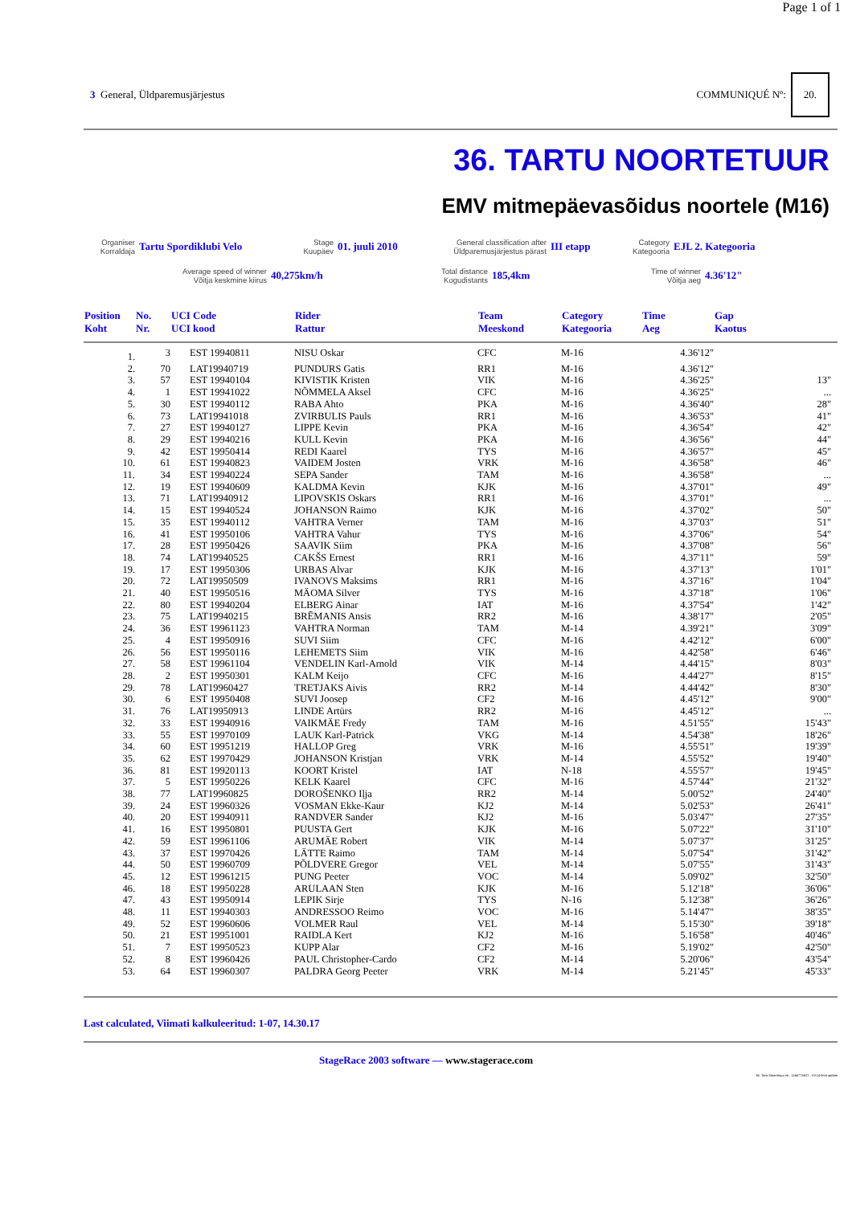Page 1 of 1
3 General, Üldparemusjärjestus
COMMUNIQUÉ Nº: 20.
36. TARTU NOORTETUUR
EMV mitmepäevasõidus noortele (M16)
Organiser
Korraldaja
Tartu Spordiklubi Velo
Stage
Kuupäev
01. juuli 2010
General classification after
Üldparemusjärjestus pärast
III etapp
Category
Kategooria
EJL 2. Kategooria
Average speed of winner
Võitja keskmine kiirus
40,275km/h
Total distance
Kogudistants
185,4km
Time of winner
Võitja aeg
4.36'12"
| Position Koht | No. Nr. | UCI Code UCI kood | Rider Rattur | Team Meeskond | Category Kategooria | Time Aeg | Gap Kaotus |
| --- | --- | --- | --- | --- | --- | --- | --- |
| 1. | 3 | EST 19940811 | NISU Oskar | CFC | M-16 | 4.36'12" | |
| 2. | 70 | LAT19940719 | PUNDURS Gatis | RR1 | M-16 | 4.36'12" | |
| 3. | 57 | EST 19940104 | KIVISTIK Kristen | VIK | M-16 | 4.36'25" | 13" |
| 4. | 1 | EST 19941022 | NÕMMELA Aksel | CFC | M-16 | 4.36'25" | ... |
| 5. | 30 | EST 19940112 | RABA Ahto | PKA | M-16 | 4.36'40" | 28" |
| 6. | 73 | LAT19941018 | ZVIRBULIS Pauls | RR1 | M-16 | 4.36'53" | 41" |
| 7. | 27 | EST 19940127 | LIPPE Kevin | PKA | M-16 | 4.36'54" | 42" |
| 8. | 29 | EST 19940216 | KULL Kevin | PKA | M-16 | 4.36'56" | 44" |
| 9. | 42 | EST 19950414 | REDI Kaarel | TYS | M-16 | 4.36'57" | 45" |
| 10. | 61 | EST 19940823 | VAIDEM Josten | VRK | M-16 | 4.36'58" | 46" |
| 11. | 34 | EST 19940224 | SEPA Sander | TAM | M-16 | 4.36'58" | ... |
| 12. | 19 | EST 19940609 | KALDMA Kevin | KJK | M-16 | 4.37'01" | 49" |
| 13. | 71 | LAT19940912 | LIPOVSKIS Oskars | RR1 | M-16 | 4.37'01" | ... |
| 14. | 15 | EST 19940524 | JOHANSON Raimo | KJK | M-16 | 4.37'02" | 50" |
| 15. | 35 | EST 19940112 | VAHTRA Verner | TAM | M-16 | 4.37'03" | 51" |
| 16. | 41 | EST 19950106 | VAHTRA Vahur | TYS | M-16 | 4.37'06" | 54" |
| 17. | 28 | EST 19950426 | SAAVIK Siim | PKA | M-16 | 4.37'08" | 56" |
| 18. | 74 | LAT19940525 | CAKŠS Ernest | RR1 | M-16 | 4.37'11" | 59" |
| 19. | 17 | EST 19950306 | URBAS Alvar | KJK | M-16 | 4.37'13" | 1'01" |
| 20. | 72 | LAT19950509 | IVANOVS Maksims | RR1 | M-16 | 4.37'16" | 1'04" |
| 21. | 40 | EST 19950516 | MÄOMA Silver | TYS | M-16 | 4.37'18" | 1'06" |
| 22. | 80 | EST 19940204 | ELBERG Ainar | IAT | M-16 | 4.37'54" | 1'42" |
| 23. | 75 | LAT19940215 | BRĒMANIS Ansis | RR2 | M-16 | 4.38'17" | 2'05" |
| 24. | 36 | EST 19961123 | VAHTRA Norman | TAM | M-14 | 4.39'21" | 3'09" |
| 25. | 4 | EST 19950916 | SUVI Siim | CFC | M-16 | 4.42'12" | 6'00" |
| 26. | 56 | EST 19950116 | LEHEMETS Siim | VIK | M-16 | 4.42'58" | 6'46" |
| 27. | 58 | EST 19961104 | VENDELIN Karl-Arnold | VIK | M-14 | 4.44'15" | 8'03" |
| 28. | 2 | EST 19950301 | KALM Keijo | CFC | M-16 | 4.44'27" | 8'15" |
| 29. | 78 | LAT19960427 | TRETJAKS Aivis | RR2 | M-14 | 4.44'42" | 8'30" |
| 30. | 6 | EST 19950408 | SUVI Joosep | CF2 | M-16 | 4.45'12" | 9'00" |
| 31. | 76 | LAT19950913 | LINDE Artūrs | RR2 | M-16 | 4.45'12" | ... |
| 32. | 33 | EST 19940916 | VAIKMÄE Fredy | TAM | M-16 | 4.51'55" | 15'43" |
| 33. | 55 | EST 19970109 | LAUK Karl-Patrick | VKG | M-14 | 4.54'38" | 18'26" |
| 34. | 60 | EST 19951219 | HALLOP Greg | VRK | M-16 | 4.55'51" | 19'39" |
| 35. | 62 | EST 19970429 | JOHANSON Kristjan | VRK | M-14 | 4.55'52" | 19'40" |
| 36. | 81 | EST 19920113 | KOORT Kristel | IAT | N-18 | 4.55'57" | 19'45" |
| 37. | 5 | EST 19950226 | KELK Kaarel | CFC | M-16 | 4.57'44" | 21'32" |
| 38. | 77 | LAT19960825 | DOROŠENKO Iļja | RR2 | M-14 | 5.00'52" | 24'40" |
| 39. | 24 | EST 19960326 | VOSMAN Ekke-Kaur | KJ2 | M-14 | 5.02'53" | 26'41" |
| 40. | 20 | EST 19940911 | RANDVER Sander | KJ2 | M-16 | 5.03'47" | 27'35" |
| 41. | 16 | EST 19950801 | PUUSTA Gert | KJK | M-16 | 5.07'22" | 31'10" |
| 42. | 59 | EST 19961106 | ARUMÄE Robert | VIK | M-14 | 5.07'37" | 31'25" |
| 43. | 37 | EST 19970426 | LÄTTE Raimo | TAM | M-14 | 5.07'54" | 31'42" |
| 44. | 50 | EST 19960709 | PÕLDVERE Gregor | VEL | M-14 | 5.07'55" | 31'43" |
| 45. | 12 | EST 19961215 | PUNG Peeter | VOC | M-14 | 5.09'02" | 32'50" |
| 46. | 18 | EST 19950228 | ARULAAN Sten | KJK | M-16 | 5.12'18" | 36'06" |
| 47. | 43 | EST 19950914 | LEPIK Sirje | TYS | N-16 | 5.12'38" | 36'26" |
| 48. | 11 | EST 19940303 | ANDRESSOO Reimo | VOC | M-16 | 5.14'47" | 38'35" |
| 49. | 52 | EST 19960606 | VOLMER Raul | VEL | M-14 | 5.15'30" | 39'18" |
| 50. | 21 | EST 19951001 | RAIDLA Kert | KJ2 | M-16 | 5.16'58" | 40'46" |
| 51. | 7 | EST 19950523 | KUPP Alar | CF2 | M-16 | 5.19'02" | 42'50" |
| 52. | 8 | EST 19960426 | PAUL Christopher-Cardo | CF2 | M-14 | 5.20'06" | 43'54" |
| 53. | 64 | EST 19960307 | PALDRA Georg Peeter | VRK | M-14 | 5.21'45" | 45'33" |
Last calculated, Viimati kalkuleeritud: 1-07, 14.30.17
StageRace 2003 software — www.stagerace.com
36. Tartu Noortetuur.str : 1146775621 : V3.14 final update